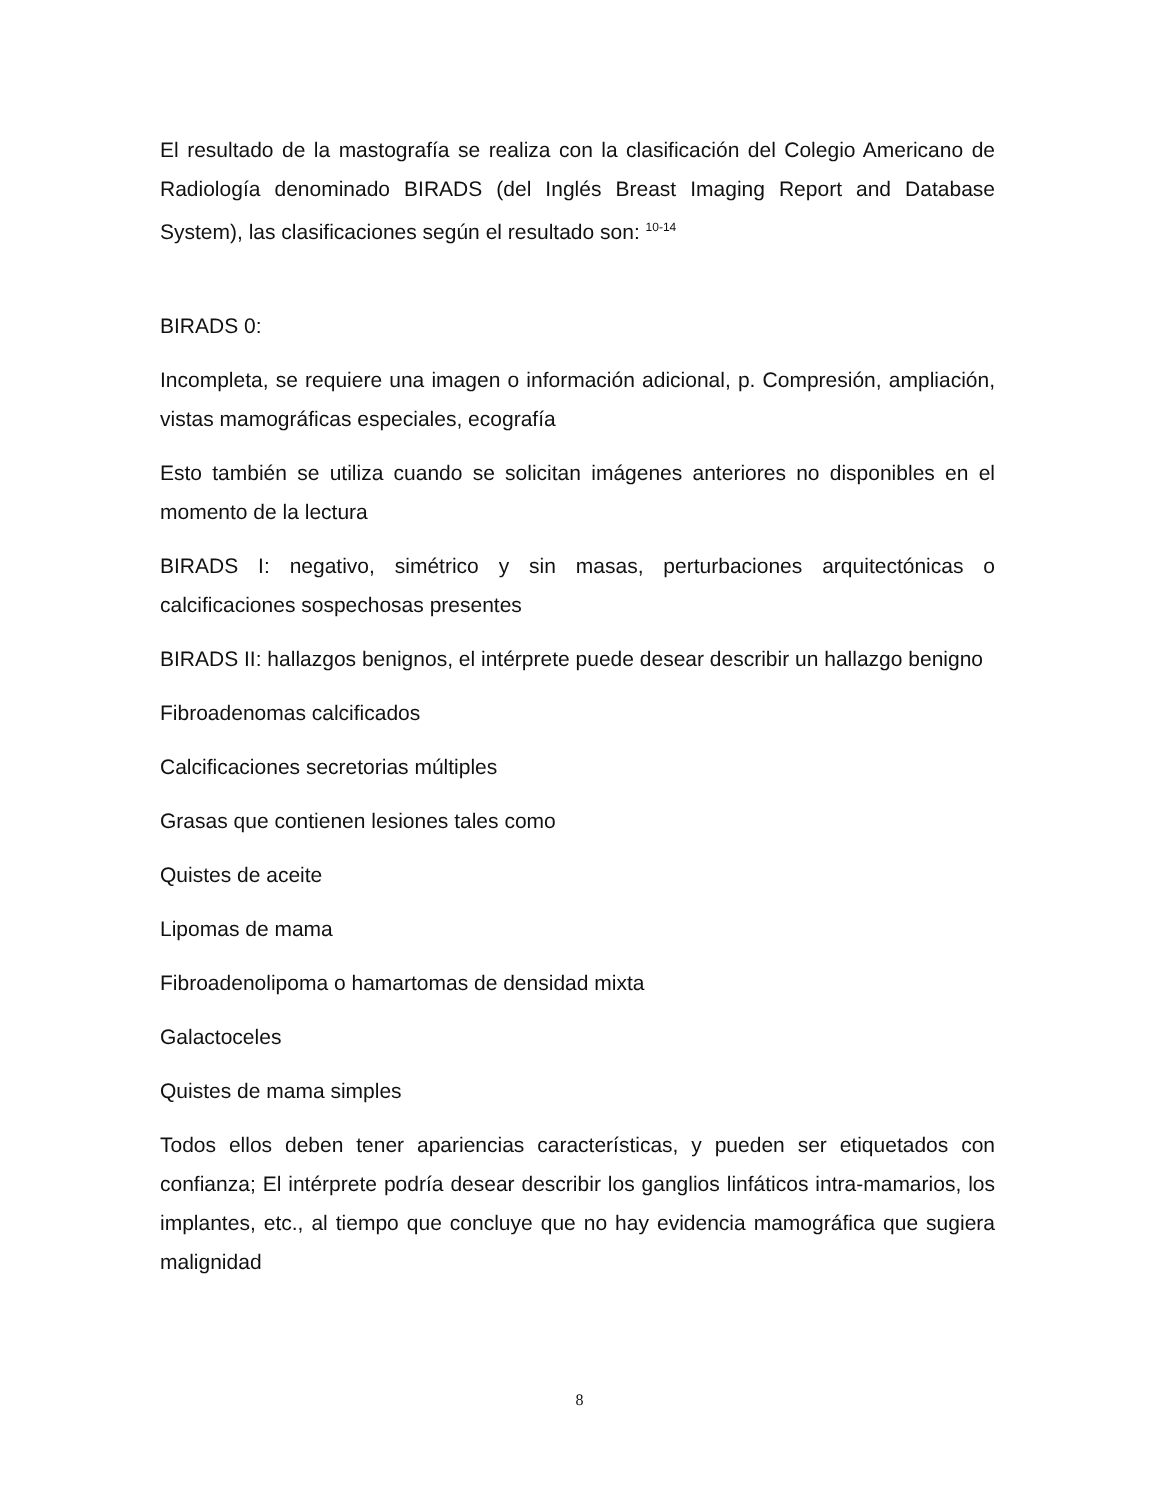El resultado de la mastografía se realiza con la clasificación del Colegio Americano de Radiología denominado BIRADS (del Inglés Breast Imaging Report and Database System), las clasificaciones según el resultado son: <sup>10-14</sup>
BIRADS 0:
Incompleta, se requiere una imagen o información adicional, p. Compresión, ampliación, vistas mamográficas especiales, ecografía
Esto también se utiliza cuando se solicitan imágenes anteriores no disponibles en el momento de la lectura
BIRADS I: negativo, simétrico y sin masas, perturbaciones arquitectónicas o calcificaciones sospechosas presentes
BIRADS II: hallazgos benignos, el intérprete puede desear describir un hallazgo benigno
Fibroadenomas calcificados
Calcificaciones secretorias múltiples
Grasas que contienen lesiones tales como
Quistes de aceite
Lipomas de mama
Fibroadenolipoma o hamartomas de densidad mixta
Galactoceles
Quistes de mama simples
Todos ellos deben tener apariencias características, y pueden ser etiquetados con confianza; El intérprete podría desear describir los ganglios linfáticos intra-mamarios, los implantes, etc., al tiempo que concluye que no hay evidencia mamográfica que sugiera malignidad
8